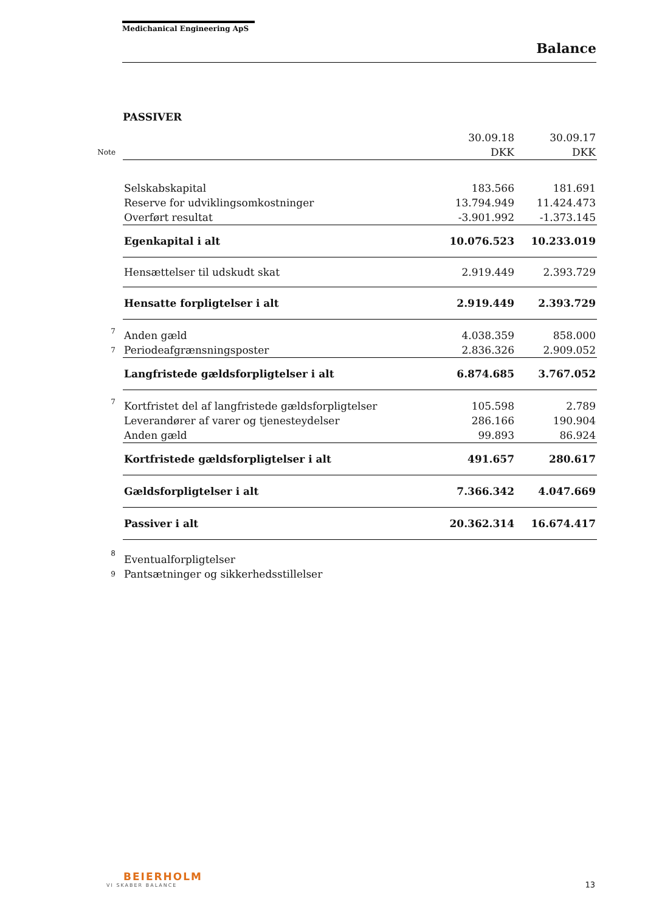Medichanical Engineering ApS
Balance
PASSIVER
| | | 30.09.18 | 30.09.17 |
| Note | | DKK | DKK |
| | Selskabskapital | 183.566 | 181.691 |
| | Reserve for udviklingsomkostninger | 13.794.949 | 11.424.473 |
| | Overført resultat | -3.901.992 | -1.373.145 |
| | Egenkapital i alt | 10.076.523 | 10.233.019 |
| | Hensættelser til udskudt skat | 2.919.449 | 2.393.729 |
| | Hensatte forpligtelser i alt | 2.919.449 | 2.393.729 |
| 7 | Anden gæld | 4.038.359 | 858.000 |
| 7 | Periodeafgrænsningsposter | 2.836.326 | 2.909.052 |
| | Langfristede gældsforpligtelser i alt | 6.874.685 | 3.767.052 |
| 7 | Kortfristet del af langfristede gældsforpligtelser | 105.598 | 2.789 |
| | Leverandører af varer og tjenesteydelser | 286.166 | 190.904 |
| | Anden gæld | 99.893 | 86.924 |
| | Kortfristede gældsforpligtelser i alt | 491.657 | 280.617 |
| | Gældsforpligtelser i alt | 7.366.342 | 4.047.669 |
| | Passiver i alt | 20.362.314 | 16.674.417 |
| 8 | Eventualforpligtelser | | |
| 9 | Pantsætninger og sikkerhedsstillelser | | |
BEIERHOLM
VI SKABER BALANCE 13